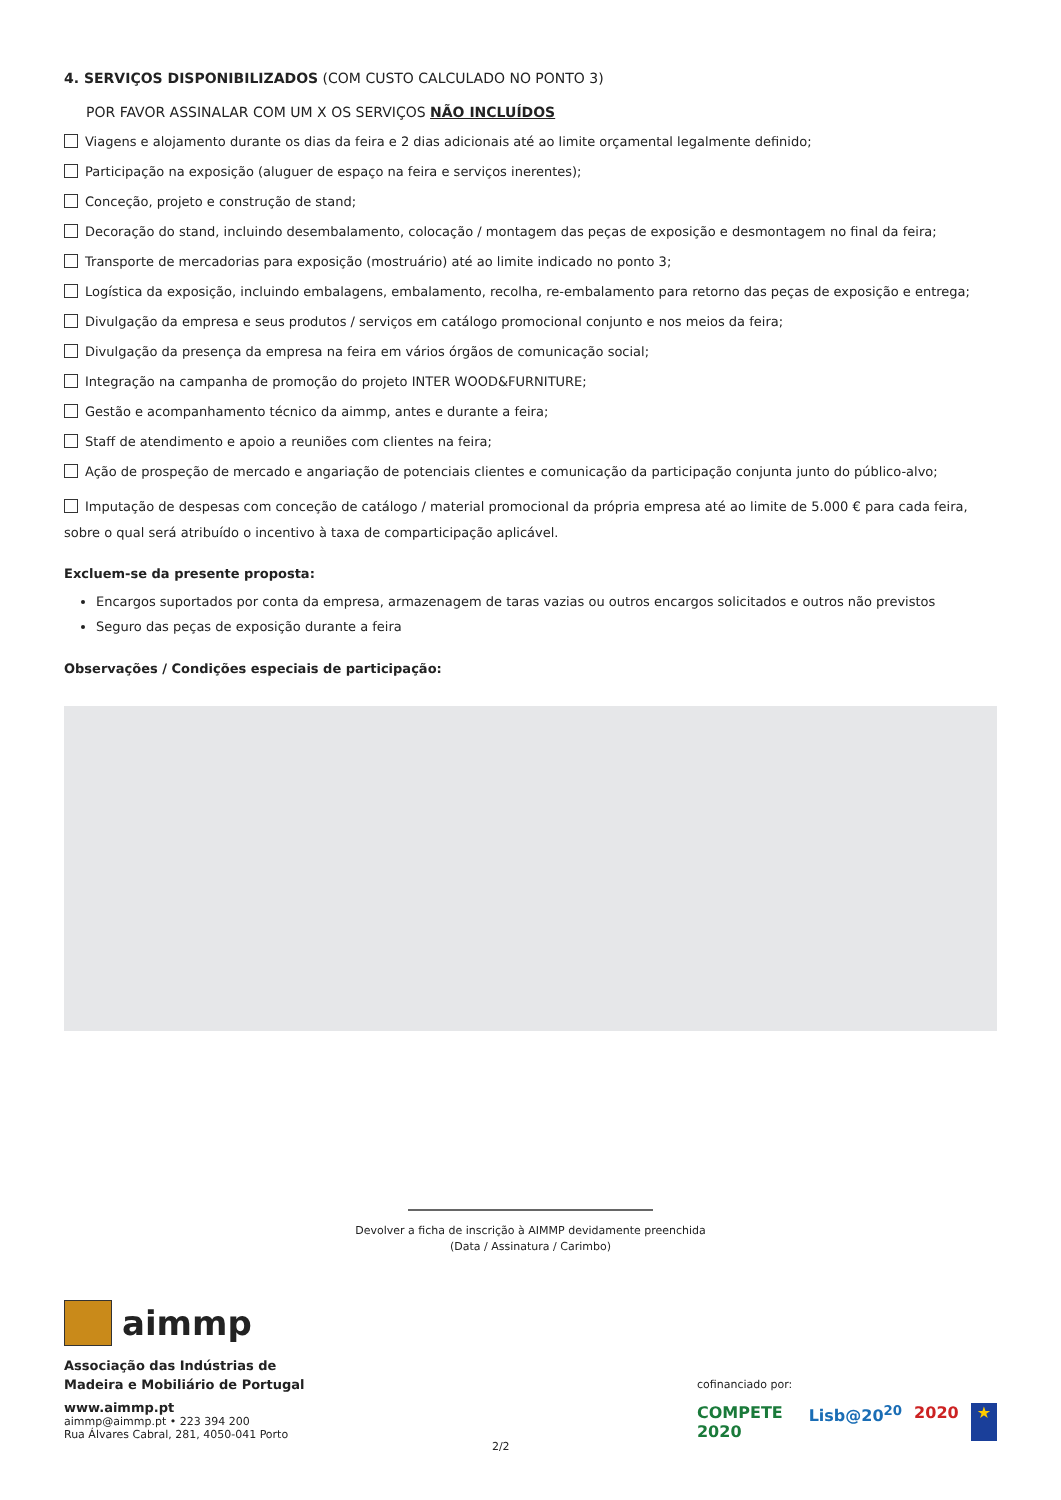4. SERVIÇOS DISPONIBILIZADOS (COM CUSTO CALCULADO NO PONTO 3)
POR FAVOR ASSINALAR COM UM X OS SERVIÇOS NÃO INCLUÍDOS
Viagens e alojamento durante os dias da feira e 2 dias adicionais até ao limite orçamental legalmente definido;
Participação na exposição (aluguer de espaço na feira e serviços inerentes);
Conceção, projeto e construção de stand;
Decoração do stand, incluindo desembalamento, colocação / montagem das peças de exposição e desmontagem no final da feira;
Transporte de mercadorias para exposição (mostruário) até ao limite indicado no ponto 3;
Logística da exposição, incluindo embalagens, embalamento, recolha, re-embalamento para retorno das peças de exposição e entrega;
Divulgação da empresa e seus produtos / serviços em catálogo promocional conjunto e nos meios da feira;
Divulgação da presença da empresa na feira em vários órgãos de comunicação social;
Integração na campanha de promoção do projeto INTER WOOD&FURNITURE;
Gestão e acompanhamento técnico da aimmp, antes e durante a feira;
Staff de atendimento e apoio a reuniões com clientes na feira;
Ação de prospeção de mercado e angariação de potenciais clientes e comunicação da participação conjunta junto do público-alvo;
Imputação de despesas com conceção de catálogo / material promocional da própria empresa até ao limite de 5.000 € para cada feira, sobre o qual será atribuído o incentivo à taxa de comparticipação aplicável.
Excluem-se da presente proposta:
Encargos suportados por conta da empresa, armazenagem de taras vazias ou outros encargos solicitados e outros não previstos
Seguro das peças de exposição durante a feira
Observações / Condições especiais de participação:
Devolver a ficha de inscrição à AIMMP devidamente preenchida
(Data / Assinatura / Carimbo)
aimmp
Associação das Indústrias de
Madeira e Mobiliário de Portugal
www.aimmp.pt
aimmp@aimmp.pt • 223 394 200
Rua Álvares Cabral, 281, 4050-041 Porto
2/2 cofinanciado por:
COMPETE 2020 Lisb@20<sup>20</sup> 2020 ★